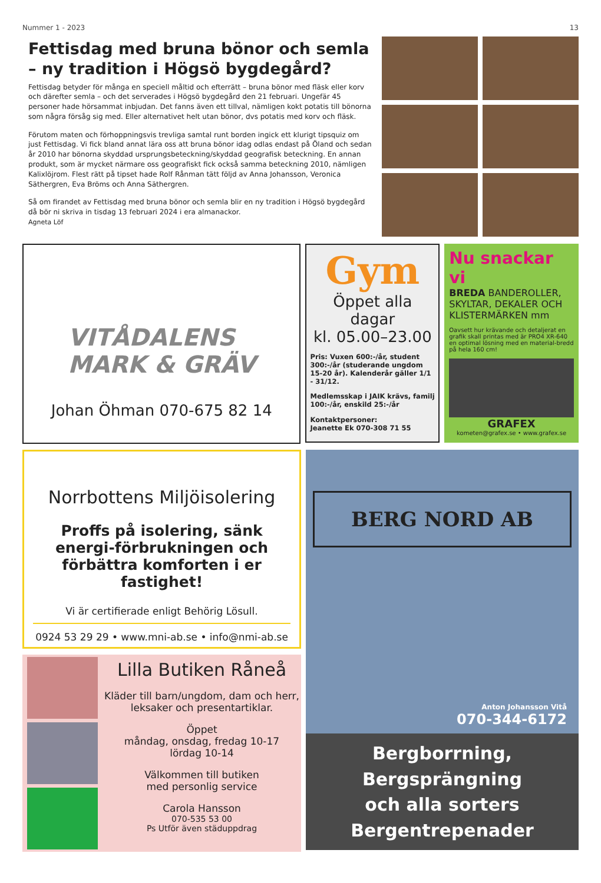Nummer 1 - 2023 13
Fettisdag med bruna bönor och semla – ny tradition i Högsö bygdegård?
Fettisdag betyder för många en speciell måltid och efterrätt – bruna bönor med fläsk eller korv och därefter semla – och det serverades i Högsö bygdegård den 21 februari. Ungefär 45 personer hade hörsammat inbjudan. Det fanns även ett tillval, nämligen kokt potatis till bönorna som några försåg sig med. Eller alternativet helt utan bönor, dvs potatis med korv och fläsk.
Förutom maten och förhoppningsvis trevliga samtal runt borden ingick ett klurigt tipsquiz om just Fettisdag. Vi fick bland annat lära oss att bruna bönor idag odlas endast på Öland och sedan år 2010 har bönorna skyddad ursprungsbeteckning/skyddad geografisk beteckning. En annan produkt, som är mycket närmare oss geografiskt fick också samma beteckning 2010, nämligen Kalixlöjrom. Flest rätt på tipset hade Rolf Rånman tätt följd av Anna Johansson, Veronica Säthergren, Eva Bröms och Anna Säthergren.
Så om firandet av Fettisdag med bruna bönor och semla blir en ny tradition i Högsö bygdegård då bör ni skriva in tisdag 13 februari 2024 i era almanackor.
Agneta Löf
VITÅDALENS
MARK & GRÄV
Johan Öhman 070-675 82 14
Gym
Öppet alla dagar
kl. 05.00–23.00
Pris: Vuxen 600:-/år, student 300:-/år (studerande ungdom 15-20 år). Kalenderår gäller 1/1 - 31/12.
Medlemsskap i JAIK krävs, familj 100:-/år, enskild 25:-/år
Kontaktpersoner:
Jeanette Ek 070-308 71 55
Nu snackar vi
BREDA BANDEROLLER, SKYLTAR, DEKALER OCH KLISTERMÄRKEN mm
Oavsett hur krävande och detaljerat en grafik skall printas med är PRO4 XR-640 en optimal lösning med en material-bredd på hela 160 cm!
GRAFEX
kometen@grafex.se • www.grafex.se
Norrbottens Miljöisolering
Proffs på isolering, sänk energi-förbrukningen och förbättra komforten i er fastighet!
Vi är certifierade enligt Behörig Lösull.
0924 53 29 29 • www.mni-ab.se • info@nmi-ab.se
Lilla Butiken Råneå
Kläder till barn/ungdom, dam och herr, leksaker och presentartiklar.
Öppet
måndag, onsdag, fredag 10-17
lördag 10-14
Välkommen till butiken
med personlig service
Carola Hansson
070-535 53 00
Ps Utför även städuppdrag
BERG NORD AB
Anton Johansson Vitå
070-344-6172
Bergborrning,
Bergsprängning
och alla sorters
Bergentrepenader